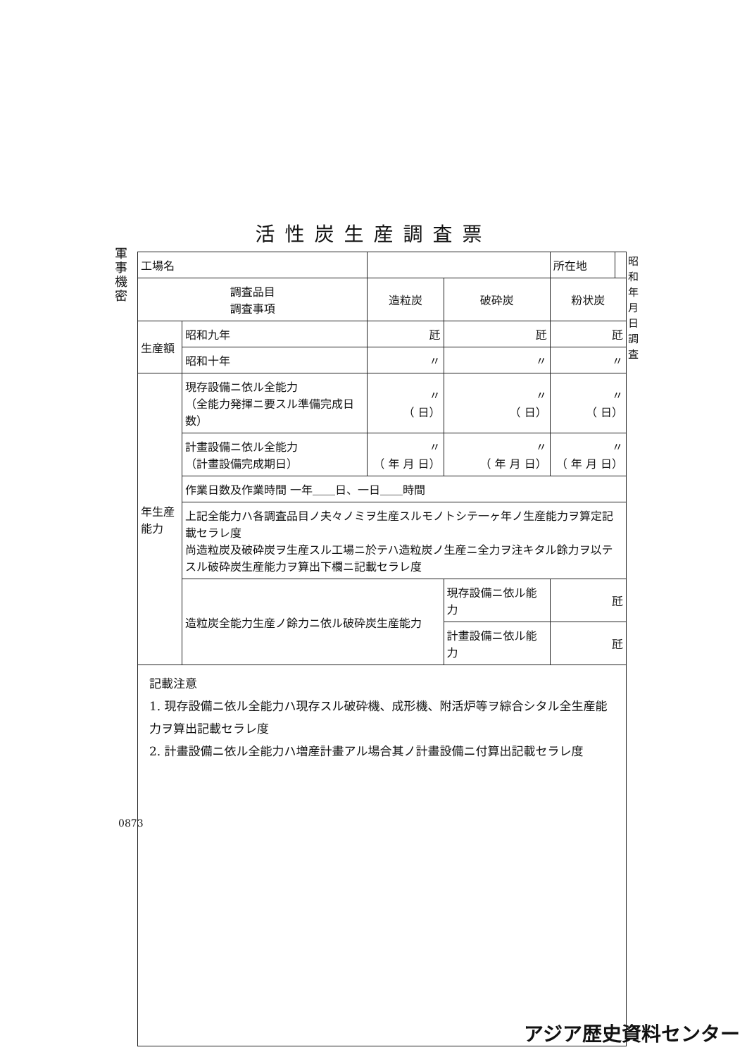活性炭生産調査票
軍事機密
昭和 年 月 日調査
| 工場名 | | | | 所在地 | |
| 調査品目 調査事項 | | 造粒炭 | 破砕炭 | 粉状炭 | |
| 生産額 | 昭和九年 | 瓩 | 瓩 | 瓩 | |
| | 昭和十年 | 〃 | 〃 | 〃 | |
| 年生産能力 | 現存設備ニ依ル全能力 （全能力発揮ニ要スル準備完成日数） | 〃 （ 日） | 〃 （ 日） | 〃 （ 日） | |
| | 計畫設備ニ依ル全能力 （計畫設備完成期日） | 〃 （ 年 月 日） | 〃 （ 年 月 日） | 〃 （ 年 月 日） | |
| | 作業日数及作業時間 一年＿＿日、一日＿＿時間 | | | | |
| | 上記全能力ハ各調査品目ノ夫々ノミヲ生産スルモノトシテ一ヶ年ノ生産能力ヲ算定記載セラレ度 尚造粒炭及破砕炭ヲ生産スル工場ニ於テハ造粒炭ノ生産ニ全力ヲ注キタル餘力ヲ以テスル破砕炭生産能力ヲ算出下欄ニ記載セラレ度 | | | | |
| | 造粒炭全能力生産ノ餘力ニ依ル破砕炭生産能力 | | 現存設備ニ依ル能力 | 瓩 | |
| | | | 計畫設備ニ依ル能力 | 瓩 | |
記載注意
1. 現存設備ニ依ル全能力ハ現存スル破砕機、成形機、附活炉等ヲ綜合シタル全生産能力ヲ算出記載セラレ度
2. 計畫設備ニ依ル全能力ハ増産計畫アル場合其ノ計畫設備ニ付算出記載セラレ度
0873
アジア歴史資料センター